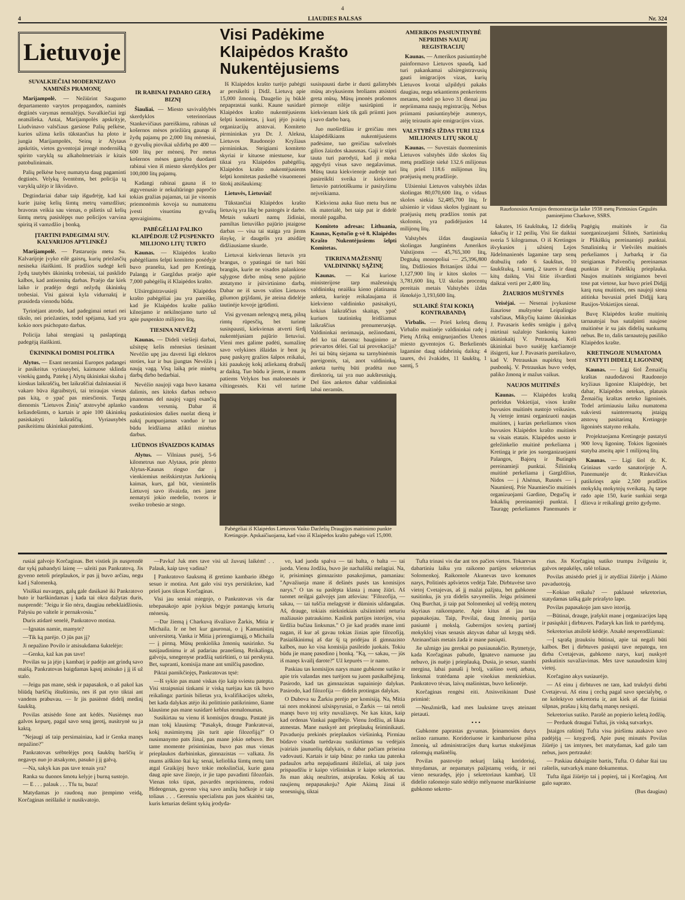4
4 LIAUDIES BALSAS Nr. 324
Lietuvoje
SUVALKIEČIAI MODERNIZAVO NAMINĖS PRAMONĘ
Marijampolė. — Nežiūrint Saugumo departamento varytos propagandos, naminės degtinės varymas nemažėjęs. Suvalkiečiai irgi neatsilieka. Antai, Marijampolės apskrityje, Liudvinavo valsčiaus garsiose Palių pelkėse, kurios užima kelis tūkstančius ha ploto ir jungia Marijampolės, Seinų ir Alytaus apskritis, vietos gyventojai įrengė modernišką spirito varyklą su alkaholmetriais ir kitais patobulinimais.
Palių pelkėse buvę numatyta daug pagaminti degtinės. Velykų šventėms, bet policija tą varyklą užėjo ir likvidavo.
Degtindariai dabar taip išgudrėję, kad kai kurie įtaisę kelių šimtų metrų vamzdžius; bravoras veikia sau vienas, o pilietis už kelių šimtų metrų pasislėpęs nuo policijos varvina spiritą iš vamzdžio į bonką.
ĮTARTINI PADEGIMAI SUV. KALVARIJOS APYLINKĖJ
Marijampolė. — Pastaruoju metu Su. Kalvarijoje įvyko eilė gaisrų, kurių priežasčių nesiseka išaiškinti. Iš pradžios sudegė keli žydų tautybės ūkininkų trobesiai, tai pasklido kalbos, kad antisemitų darbas. Praėjo dar kiek laiko ir pradėjo degti nežydų ūkininkų trobesiai. Visi gaisrai kyla vidurnaktį ir prasideda vienodu būdu.
Tyrinėjant atrodo, kad padegimai neturi nei tikslo, nei priežasties, todel spėjama, kad yra kokio nors psichopato darbas.
Policija labai stengiasi tą paslaptingą padegėją išaiškinti.
ŪKININKAI DOMISI POLITIKA
Alytus. — Esant neramiai Europos padangei ir pasikeitus vyriausybei, kaimuose sklinda visokių gandų. Patekę į Alytų ūkininkai skuba į kioskus laikraščių, bet laikraščiai dažniausiai iš vakaro būva išgraibstyti, tai teiraujas vienas pas kitą, o ypač pas miesčionis. Turgų dienomis "Lietuvos Žinių" atstovybė aplanko keliasdešimts, o kartais ir apie 100 ūkininkų pasiskaityti laikraščių. Vyriausybės pasikeitimu ūkininkai patenkinti.
IR RABINAI PADARO GERĄ BIZNĮ
Šiauliai. — Miesto savivaldybės skerdyklos veterinoriaus Stankevičiaus pareiškimu, rabinas už košernos mėsos priežiūrą gaunąs iš žydų pajamų po 2,000 litų mėnesiui, o gyvulių piovikai uždirbą po 400 — 600 litų per mėnesį. Per metus košernos mėsos gamyba duodanti rabinui vien iš miesto skerdyklos per 100,000 litų pajamų.
Kadangi rabinai gauna iš to atgyvenusio ir nekultūringo papročio tokias gražias pajamas, tai jie visomis priemonėmis kovoja su numatomu įvesti visuotinu gyvulių apsvaiginimu.
PABĖGĖLIAI PALIKO KLAIPĖDOJE UŽ PUSPENKTO MILIJONO LITŲ TURTO
Kaunas. — Klaipėdos krašto pabėgėliams šelpti komiteto posėdyje buvo pranešta, kad pro Kretingą, Palangą ir Gargždus praėjo apie 7,000 pabėgėlių iš Klaipėdos krašto.
Užsiregistravusieji Klaipėdos krašto pabėgėliai jau yra pareiškę, kad jie Klaipėdos krašte paliko kilnojamo ir nekilnojamo turto už apie puspenkto milijono litų.
TIESINA NEVĖŽĮ
Kaunas. — Dideli viešieji darbai, užsitęsę kelis mėnesius tiesinant Nevėžio upę jau davesti ligi elektros stoties, kur ir bus įjungtas Nevėžis į naują vagą. Visą laiką prie minėtų darbų dirbo bedarbiai.
Nevėžio naujoji vaga buvo kasama dalimis, nes kitoks darbas nebuvo įmanomas del naujoj vagoj esančių vandens versmių. Dabar iš paskutiniosios dalies nuolat dieną ir naktį pumpuojamas vanduo ir tuo būdu leidžiama atlikti minėtus darbus.
LIŪDNOS IŠVAIZDOS KAIMAS
Alytus. — Vilniaus pusėj, 5-6 kilometrus nuo Alytaus, prie plento Alytus-Kaunas riogso dar į vienkiemius neišskirstytas Jurkionių kaimas, kurs, gal būt, vienintelis Lietuvoj savo išvaizda, nes jame nematyti jokio medelio, tvoros ir sveiko trobesio ar stogo.
Visi Padėkime Klaipėdos Krašto Nukentėjusiems
Iš Klaipėdos krašto turėjo pabėgti ar persikelti į Didž. Lietuvą apie 15,000 žmonių. Daugelio jų būklė nepaprastai sunki. Kaune susidarė Klaipėdos krašto nukentėjusiems šelpti komitetas, į kurį įėjo įvairių organizacijų atstovai. Komiteto pirmininkas yra Dr. J. Alekna, Lietuvos Raudonojo Kryžiaus pirmininkas. Steigiami komiteto skyriai ir kituose miestuose, kur tiktai yra Klaipėdos pabėgėlių. Klaipėdos krašto nukentėjusiems šelpti komitetas paskelbė visuomenei šitokį atsišaukimą:
Lietuvės, Lietuviai!
Tūkstančiai Klaipėdos krašto lietuvių yra likę be pastogės ir darbo. Metais sukurti namų židiniai, pamiltas lietuviško pajūrio įstaigose darbas — visa tai staiga yra jiems išnykę, ir daugelis yra atsidūrę didžiausiame skurde.
Lietuvai kiekvienas lietuvis yra brangus, o ypatingai tie turi būti brangūs, kurie ne visados palankiose sąlygose dirbo mūsų seno pajūrio atstatymo ir įsitvirtinimo darbą. Dabar ne iš savos valios Lietuvos gilumon grįždami, jie ateina didelėje tautinėje kovoje įgrūdinti.
Visi gyvenam nelengvą metą, pilną rimtų rūpesčių, bet turime susispausti, kiekvienas atverti širdį nukentėjusiam pajūrio lietuviui. Vieni mes galime padėti, sumažinę savo velykines išlaidas ir bent jų pusę paskyrę gražios šalpos reikalui, kiti paaukoję kokį atliekamą drabužį ar daiktą. Tuo būdu ir jiems, ir mums patiems Velykos bus malonesnės ir viltingesnės. Kiti vėl turime susispausti darbe ir duoti galimybės mūsų atvykusiems broliams atsistoti greta mūsų. Mūsų įmonės prašomos pirmoje eilėje susirūpinti ir kiekvienam kiek tik gali priimti juos į savo darbo barą.
Juo nuoširdžiau ir greičiau mes klaipėdiškiams nukentėjusiems padėsime, tuo greičiau sušvelnės gilios žaizdos skausmas. Gaji ir stipri tauta turi parodyti, kad ji moka apgydyti visus savo negalavimus. Mūsų tauta kiekvienoje audroje turi pasireikšti sveika ir kiekvieno lietuvio patriotiškumu ir pasiryžimu nejveikiama.
Kiekviena auka šiuo metu bus ne tik materialė, bet taip pat ir didelė moralė pagalba.
Komiteto adresas: Lithuania, Kaunas, Kęstučio g-vė 8. Klaipėdos Krašto Nukentėjusiems šelpti Komitetas.
TIKRINA MAŽESNIŲ VALDININKŲ SĄŽINĘ
Kaunas. — Kai kuriose ministerijose tarp mažesniųjų valdininkų neaišku kieno platinama anketa, kurioje reikalaujama iš kiekvieno valdininko pasisakyti, kokius laikraščius skaitąs, ypač kuriuos tautininkų leidžiamus laikraščius prenumeruojąs. Valdininkai nerimauja, nežinodami, del ko tai daroma: bauginimo ar prievartos dėlei. Gal tai provokacija? Jei tai būtų siejama su tarnybinėmis pareigomis, tai, anot valdininkų, anketa turėtų būti pradėta nuo direktorių, tai yra nuo aukštesniųjų. Del šios anketos dabar valdininkai labai neramūs.
Pabėgėliai iš Klaipėdos Lietuvos Vaiko Darželių Draugijos maitinimo punkte Kretingoje. Apskaičiuojama, kad viso iš Klaipėdos krašto pabėgo virš 15,000.
AMERIKOS PASIUNTINYBĖ NEPRIIMS NAUJŲ REGISTRACIJŲ
Kaunas. — Amerikos pasiuntinybė painformavo Lietuvos spaudą, kad turi pakankamai užsiregistravusių gauti imigracijos vizas, kurių Lietuvos kvotai užpildyti pakaks daugiau, negu sekantiems penkeriems metams, todel po kovo 31 dienai jau nepriimama naujų registracijų. Nebus priimami pasiuntinybėje asmenys, atėję teirautis apie emigracijos vizas.
VALSTYBĖS IŽDAS TURI 132.6 MILIJONUS LITŲ SKOLŲ
Kaunas. — Suvestais duomenimis Lietuvos valstybės iždo skolos šių metų pradžioje siekė 132.6 milijonus litų prieš 118.6 milijonus litų praėjusių metų pradžioje.
Užsieniui Lietuvos valstybės iždas skolingas 80,070,600 litų, o vidaus skolos siekia 52,485,700 litų. Ir užsienio ir vidaus skolos lyginant su praėjusių metų pradžios tomis pat skolomis, yra padidėjusios 14 milijonų litų.
Valstybės iždas daugiausia skolingas Jungtinėms Amerikos Valstijoms — 45,765,300 litų, Degtukų monopoliui — 25,396,800 litų, Didžiosios Britanijos iždui — 1,127,900 litų ir kitos skolos — 3,781,600 litų. Už skolas procentų pereitais metais Valstybės iždas išmokėjo 3,193,600 litų.
SULAIKĖ ŠTAI KOKIĄ KONTRABANDĄ
Virbalis. — Prieš keletą dienų Virbalio muitinėje valdininkai radę į Pietų Afriką emigruojančios Utenos miesto gyventojos G. Berkelienės lagamine daug sidabrinių daiktų: 4 taures, dvi žvakides, 11 šaukštų, 1 samtį, 5
Raudonosios Armijos demonstracija laike 1938 metų Pirmosios Gegužės paminėjimo Charkove, SSRS.
šakutes, 16 šaukštukų, 12 didelių šakučių ir 12 peilių. Visi šie daiktai sveria 5 kilogramus. O iš Kretingos išvykusios į užsienį Lejos Jūdelmanienės lagamine tarp senų drabužių rado 6 šaukštus, 10 šaukštukų, 1 samtį, 2 taures ir daug kitų daiktų. Visi šitie išvardinti daiktai verti per 2,400 litų.
ŽIAURIOS MUŠTYNĖS
Veisėjai. — Nesenai įvykusiose žiauriose muštynėse Leipalingio valsčiaus, Mikyčių kaimo ūkininkas J. Pavasaris kedės smūgiu į galvą mirtinai sužalojo Sankonių kaimo ūkininkaitį V. Petrauską. Keli ūkininkai buvo susiėję karčiamoje išsigerti, kur J. Pavasaris pareikalavo, kad V. Petrauskas nupirktų bent pusbonkį. V. Petrauskas buvo vedęs, paliko žmoną ir mažus vaikus.
NAUJOS MUITINĖS
Kaunas. — Klaipėdos kraštą perleidus Vokietijai, visos krašte buvusios muitinės nustojo veikusios. Jų vietoje imtasi organizuoti naujas muitines, į kurias perkeliamos visos buvusios Klaipėdos krašto muitinės su visais etatais. Klaipėdos uosto ir geležinkelio muitinė perkeliama į Kretingą ir prie jos suorganizuojami Palangos, Bajorų ir Butingės pereinamieji punktai. Šilininkų muitinė perkeliama į Gargždžius, Nidos — į Alsėnus, Rusnės — į Naumiestį. Prie Naumiesčio muitinės organizuojami Gardino, Degučių ir Inkaklių pereinamieji punktai. Į Tauragę perkeliamos Panemunės ir Pagėgių muitinės ir čia suorganizuojami Šilinės, Sartininkų ir Plikiškių pereinamieji punktai. Smalininkų ir Viešvilės muitinės perkeliamos į Jurbarką ir čia steigiamas Pašvenčių pereinamas punktas ir Paleškių prieplauka. Naujos muitinės steigiamos bevei tose pat vietose, kur buvo prieš Didįjį karą rusų muitinės, nes naujoji siena atitinka buvusiai prieš Didįjį karą Rusijos-Vokietijos sienai.
Buvę Klaipėdos krašte muitinių tarnautojai bus sutalpinti naujose muitinėse ir su jais didelių sunkumų nebus. Be to, dalis tarnautojų pasiliko Klaipėdos krašte.
KRETINGOJE NUMATOMA STATYTI DIDELĘ LIGONINĘ
Kaunas. — Ligi šiol Žemaičių kraštas naudodavosi Raudonojo kryžiaus ligonine Klaipėdoje, bet dabar, Klaipėdos netekus, platusis Žemaičių kraštas neteko ligoninės. Todel artimiausiu laiku numatoma sukviesti suinteresuotų įstaigų atstovų pasitarimą Kretingoje ligoninės statymo reikalu.
Projektuojama Kretingoje pastatyti 900 lovų ligoninę. Tokios ligoninės statyba atseitų apie 1 milijoną litų.
Kaunas. — Ligi šiol dr. K. Griniaus vardo sanatorijoje A. Panemunėje dr. Rinkevičius patikrinęs apie 2,500 pradžios mokyklų mokytojų sveikatą. Jų tarpe rado apie 150, kurie sunkiai serga džiova ir reikalingi greito gydymo.
rusiai galvojo Korčaginas. Bet vistiek jis nusprendė dar sykį pabandyti laimę — užeiti pas Pankratovą. Jis gyveno netoli prieplaukos, ir pas jį buvo arčiau, negu kad į Salomenką.
Visiškai nuvargęs, galų gale dasikasė iki Pankratovo buto ir barškindamas į kada tai okra dažytas duris, nusprendė: "Jeigu ir šio nėra, daugiau nebeklaidžiosiu. Palysiu po valtele ir pernakvosiu."
Duris atidarė senelė, Pankratovo motina.
—Ignatas namie, mamyte?
—Tik ką parėjo. O jūs pas jį?
Ji nepažino Povilo ir atsisukdama šuktelėjo:
—Genka, kaž kas pas tave!
Povilas su ja įėjo į kambarį ir padėjo ant grindų savo maišą. Pankratovas baigdamas kąsnį atsisuko į jį iš už stalo.
—Jeigu pas mane, sėsk ir papasakok, o aš pakol kas bliūdą barščių ištuštinsiu, nes iš pat ryto tiktai ant vandens prabuvau. — Ir jis pasiėmė didelį medinį šaukštą.
Povilas atsisėdo šone ant kėdės. Nusiėmęs nuo galvos kepurę, pagal savo seną įprotį, nusitrynė su ja kaktą.
"Nejaugi aš taip persimainiau, kad ir Genka manęs nepažino?"
Pankratovas srėbtelėjęs porą šaukštų barščių ir negavęs nuo jo atsakymo, pasuko į jį galvą.
—Na, sakyk kas pas tave tenais yra?
Ranka su duonos šmotu kelyje į burną sustojo.
— E . . . palauk . . . Tfu tu, buza!
Matydamas jo raudoną nuo įtempimo veidą, Korčaginas neišlaikė ir nusikvatojo.
—Pavka! Juk mes tave visi už žuvusį laikėm! . . Palauk, kaip tavę vadina?
Į Pankratovo šauksmą iš gretimo kambario išbėgo sesuo ir motina. Ant galo visi trys persitikrino, kad prieš juos tikras Korčaginas.
Visi jau seniai miegojo, o Pankratovas vis dar tebepasakojo apie įvykius bėgyje pastarųjų keturių mėnesių.
—Dar žiemą į Charkuvą išvažiavo Žarkis, Mitia ir Michaila. Ir ne bet kur gauronai, o į Kamunistinį universitetą. Vanka ir Mitia į prirengiamąjį, o Michaila — į pirmą. Mūsų penkiolika žmonių susirinko. Su susijaudinimu ir aš padariau pranešimą. Reikalinga, galvoju, smegenyse pradžią sutirštinti, o tai perskysta. Bet, supranti, komisija mane ant smilčių pasodino.
Piktai pamikčiojęs, Pankratovas tęsė:
—Iš sykio pas manė viskas ėjo kaip sviestu patepta. Visi straipsniai tinkami ir viską turėjau kas tik buvo reikalinga: partinis bilietas yra, kvalifikacijos užteks, bet kada dalykas atėjo iki polittinio patikrinimo, šiame klausime pas mane susidarė keblus nemalonumas.
Susikirtau su vienu iš komisijos draugu. Pastatė jis man tokį klausimą: "Pasakyk, drauge Pankratovai, kokį nusiminymą jūs turit apie filozofiją?" O nusimanymo pats žinai, pas mane jokio nebuvo. Bet tame momente prisiminiau, buvo pas mus vienas prieplaukos darbininkas, gimnazistas — valkata. Jis mums aiškino štai ką: senai, keliolika šimtų metų tam atgal Graikijoj buvo tokie mokslinčiai, kurie gana daug apie save žinojo, ir jie tapo pavadinti filozofais. Vienas toks tipas, pavardės neprisimenu, rodosi Hideogenas, gyveno visą savo amžių bačkoje ir taip toliaus . . . Geresniu specialistu pas juos skaitėsi tas, kuris keturias dešimt sykių įrodyda-
vo, kad juoda spalva — tai balta, o balta — tai juoda. Vienu žodžiu, buvo jie nachališki melagiai. Na, ir, prisiminęs gimnazisto pasakojimus, pamaniau: "Apvažiuoja mane iš dešinės pusės tas komisijos narys." O tas su paslėpta klasta į manę žiūri. Aš tuomet neilgai galvojęs jam atšoviau: "Filozofija, — sakau, — tai tuščia melagystė ir dūminis uždangalas. Aš, drauge, tokiais niekniekiais užsiiminėti neturiu mažiausio patraukimo. Kaslink partijos istorijos, visa širdžia bučiau linksmas." O jie kad pradės mane imti nagan, iš kur aš gavau tokias žinias apie filozofiją. Pasiaiškinimuį aš dar šį tą pridėjau iš gimnazisto kalbos, nuo ko visa komisija pasileido juokais. Tokiu būdu jie manę pasodino į bonką. "Ką, — sakau, — jūs iš manęs kvailį darote?" Už kepurės — ir namo.
Paskiau tas komisijos narys mane gubkome sutiko ir apie tris valandas mes turėjom su juom pasikalbėjimą. Pasirodo, kad tas gimnazistas supainiojo dalykus. Pasirodo, kad filozofija — didelis protingas dalykas.
O Dubova su Žarkiu perėjo per komisiją. Na, Mitia tai nors mokinosi užsispyrusiai, o Žarkis — tai netoli manęs buvo toj srity nuvažiavęs. Ne kas kitas, kaip kad ordenas Vankai pagelbėjo. Vienu žodžiu, aš likau atmestas. Mane nuskyrė ant prieplaukų šeiminikauti. Pavaduoju prekinės prieplaukos viršininką. Pirmiau būdavo visada turėdavau susikirtimus su vedėjais įvairiais jaunuolių dalykais, o dabar pačiam priseina vadovauti. Kartais ir taip būna: po ranka tau patenka padaužos arba nepajudinami ištiželiai, aš taip juos prispaudžiu ir kaipo viršininkas ir kaipo sekretorius. Jis man akių neužtrins, atsiprašau. Kokių aš tau naujienų nepapasakoju? Apie Akimą žinai iš senesniųjų, tiktai
Tufta trinasi vis dar ant tos pačios vietos. Tokarevas dabartiniu laiku yra raikomo partijos sekretorius Solomenkoj. Raikomole Akunevas tavo komunos narys, Politinės apšvietos vedėja Tale. Dirbtuvėse tavo vietoj Cvetajevas, aš jį mažai pažįstu, bet gubkome susitinku, jis yra didelis savymeilis. Jeigu prisimeni Oną Burchat, ji taip pat Solomenkoj už vedėją moterų skyriaus raikomparte. Apie kitus aš jau tau papasakojau. Taip, Povilai, daug žmonių partija pasiuntė į mokslą. Gubernijos sovietų partinėj mokykloj visas senasis aktyvas dabar už knygų sėdi. Ateinančiais metais žada ir mane pasiųsti.
Jie užmigo jau gerokai po pusiaunakčio. Rytmetyje, kada Korčaginas pabudo, Ignatevo namuose jau nebuvo, jis nuėjo į prieplauką. Dusia, jo sesuo, stambi mergina, labai panaši į brolį, vaišino svetį arbata, linksmai tratėdama apie visokius menkniekius. Pankratovo tėvas, laivų mašinistas, buvo kelionėje.
Korčaginas rengėsi eiti. Atsisveikinant Dusė priminė:
—Neužmiršk, kad mes lauksime tavęs ateinant pietauti.
• • •
Gubkome paprastas gyvumas. Įeinamosios durys nežino ramumo. Koridoriuose ir kambariuose pilna žmonių, už administracijos durų kurtus stuksėjimas rašomųjų mašinėlių.
Povilas pastovėjo nekurį laiką koridoriuj, tėmydamas, ar nepamatys pažįstamų veidų, ir nei vieno nesuradęs, įėjo į sekretoriaus kambarį. Už didelio rašomojo stalo sėdėjo mėlynuose marškiniuose gubkomo sekreto-
rius. Jis Korčaginą sutiko trumpu žvilgsniu ir, galvos nepakėlęs, rašė toliaus.
Povilas atsisėdo prieš jį ir atydžiai žiūrėjo į Akimo pavaduotoją.
—Kokiuo reikalu? — paklausė sekretorius, statydamas tašką gale prirašyto lapo.
Povilas papasakojo jam savo istoriją.
—Būtinai, drauge, įrašykit mane į organizacijos lapą ir pasiųskit į dirbtuves. Padaryk kas link to parėdymą.
Sekretorius atsilošė kėdėje. Atsakė nesprendžiamai:
—Į sąrašą įtrauksiu būtinai, apie tai negali būti kalbos. Bet į dirbtuves pasiųsti tave nepatogu, ten dirba Cvetajevas, gubkomo narys, kurį nuskyrė paskutinis suvažiavimas. Mes tave sunaudosim kitoj vietoj.
Korčagino akys susiaurėjo.
— Aš einu į dirbtuves ne tam, kad trukdyti dirbti Cvetajevui. Aš einu į cechą pagal savo specialybę, o ne kolektyvo sekretoriu ir, ant kiek aš dar fiziniai silpnas, prašau į kitą darbą manęs nesiųsti.
Sekretorius sutiko. Parašė an popierio keletą žodžių.
— Perduok draugui Tuftai, jis viską sutvarkys.
Įstaigos raštinėj Tufta visu įniršimu atakavo savo padėjėją — knygvedį. Apie pusę minutės Povilas žiūrėjo į tas imtynes, bet matydamas, kad galo tam nebus, juos pertraukė:
— Paskiau dabaigsite bartis, Tufta. O dabar štai tau raštelis, sutvarkyk mano dokumentus.
Tufta ilgai žiūrėjo tai į popierį, tai į Korčaginą. Ant galo suprato.
(Bus daugiau)